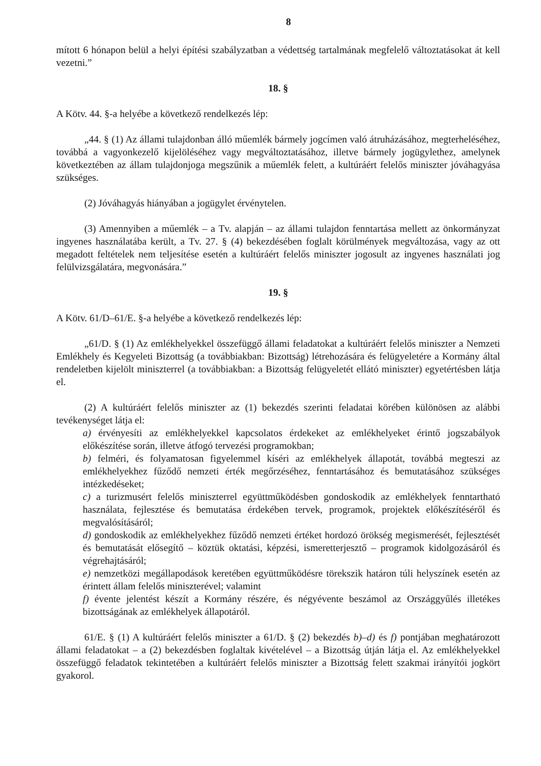8
mított 6 hónapon belül a helyi építési szabályzatban a védettség tartalmának megfelelő változtatásokat át kell vezetni.”
18. §
A Kötv. 44. §-a helyébe a következő rendelkezés lép:
„44. § (1) Az állami tulajdonban álló műemlék bármely jogcímen való átruházásához, megterheléséhez, továbbá a vagyonkezelő kijelöléséhez vagy megváltoztatásához, illetve bármely jogügylethez, amelynek következtében az állam tulajdonjoga megszűnik a műemlék felett, a kultúráért felelős miniszter jóváhagyása szükséges.
(2) Jóváhagyás hiányában a jogügylet érvénytelen.
(3) Amennyiben a műemlék – a Tv. alapján – az állami tulajdon fenntartása mellett az önkormányzat ingyenes használatába került, a Tv. 27. § (4) bekezdésében foglalt körülmények megváltozása, vagy az ott megadott feltételek nem teljesítése esetén a kultúráért felelős miniszter jogosult az ingyenes használati jog felülvizsgálatára, megvonására.”
19. §
A Kötv. 61/D–61/E. §-a helyébe a következő rendelkezés lép:
„61/D. § (1) Az emlékhelyekkel összefüggő állami feladatokat a kultúráért felelős miniszter a Nemzeti Emlékhely és Kegyeleti Bizottság (a továbbiakban: Bizottság) létrehozására és felügyeletére a Kormány által rendeletben kijelölt miniszterrel (a továbbiakban: a Bizottság felügyeletét ellátó miniszter) egyetértésben látja el.
(2) A kultúráért felelős miniszter az (1) bekezdés szerinti feladatai körében különösen az alábbi tevékenységet látja el:
a) érvényesíti az emlékhelyekkel kapcsolatos érdekeket az emlékhelyeket érintő jogszabályok előkészítése során, illetve átfogó tervezési programokban;
b) felméri, és folyamatosan figyelemmel kíséri az emlékhelyek állapotát, továbbá megteszi az emlékhelyekhez fűződő nemzeti érték megőrzéséhez, fenntartásához és bemutatásához szükséges intézkedéseket;
c) a turizmusért felelős miniszterrel együttműködésben gondoskodik az emlékhelyek fenntartható használata, fejlesztése és bemutatása érdekében tervek, programok, projektek előkészítéséről és megvalósításáról;
d) gondoskodik az emlékhelyekhez fűződő nemzeti értéket hordozó örökség megismerését, fejlesztését és bemutatását elősegítő – köztük oktatási, képzési, ismeretterjesztő – programok kidolgozásáról és végrehajtásáról;
e) nemzetközi megállapodások keretében együttműködésre törekszik határon túli helyszínek esetén az érintett állam felelős miniszterével; valamint
f) évente jelentést készít a Kormány részére, és négyévente beszámol az Országgyűlés illetékes bizottságának az emlékhelyek állapotáról.
61/E. § (1) A kultúráért felelős miniszter a 61/D. § (2) bekezdés b)–d) és f) pontjában meghatározott állami feladatokat – a (2) bekezdésben foglaltak kivételével – a Bizottság útján látja el. Az emlékhelyekkel összefüggő feladatok tekintetében a kultúráért felelős miniszter a Bizottság felett szakmai irányítói jogkört gyakorol.